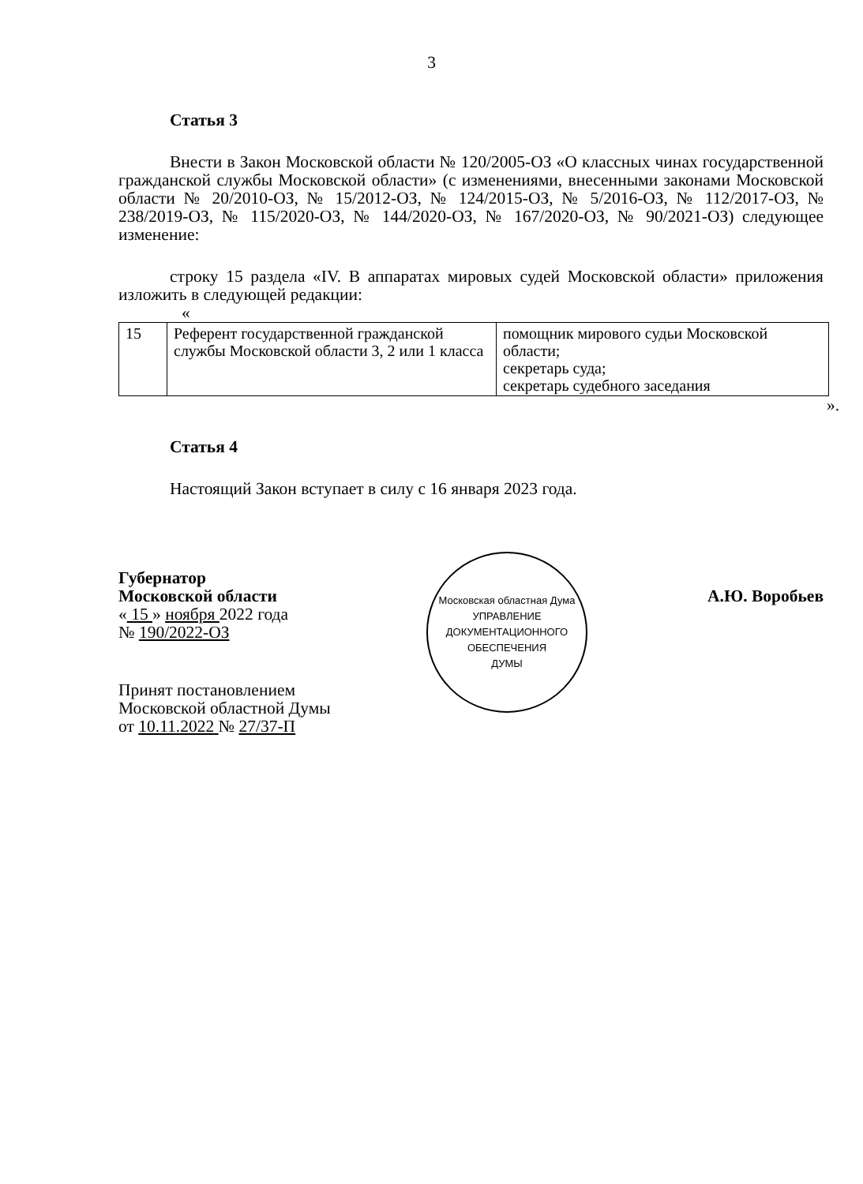3
Статья 3
Внести в Закон Московской области № 120/2005-ОЗ «О классных чинах государственной гражданской службы Московской области» (с изменениями, внесенными законами Московской области № 20/2010-ОЗ, № 15/2012-ОЗ, № 124/2015-ОЗ, № 5/2016-ОЗ, № 112/2017-ОЗ, № 238/2019-ОЗ, № 115/2020-ОЗ, № 144/2020-ОЗ, № 167/2020-ОЗ, № 90/2021-ОЗ) следующее изменение:
строку 15 раздела «IV. В аппаратах мировых судей Московской области» приложения изложить в следующей редакции:
«
| 15 | Референт государственной гражданской службы Московской области 3, 2 или 1 класса | помощник мирового судьи Московской области; секретарь суда; секретарь судебного заседания |
».
Статья 4
Настоящий Закон вступает в силу с 16 января 2023 года.
Губернатор
Московской области
« 15 » ноября 2022 года
№ 190/2022-ОЗ
Принят постановлением
Московской областной Думы
от 10.11.2022 № 27/37-П
Московская областная Дума
УПРАВЛЕНИЕ
ДОКУМЕНТАЦИОННОГО
ОБЕСПЕЧЕНИЯ
ДУМЫ
А.Ю. Воробьев